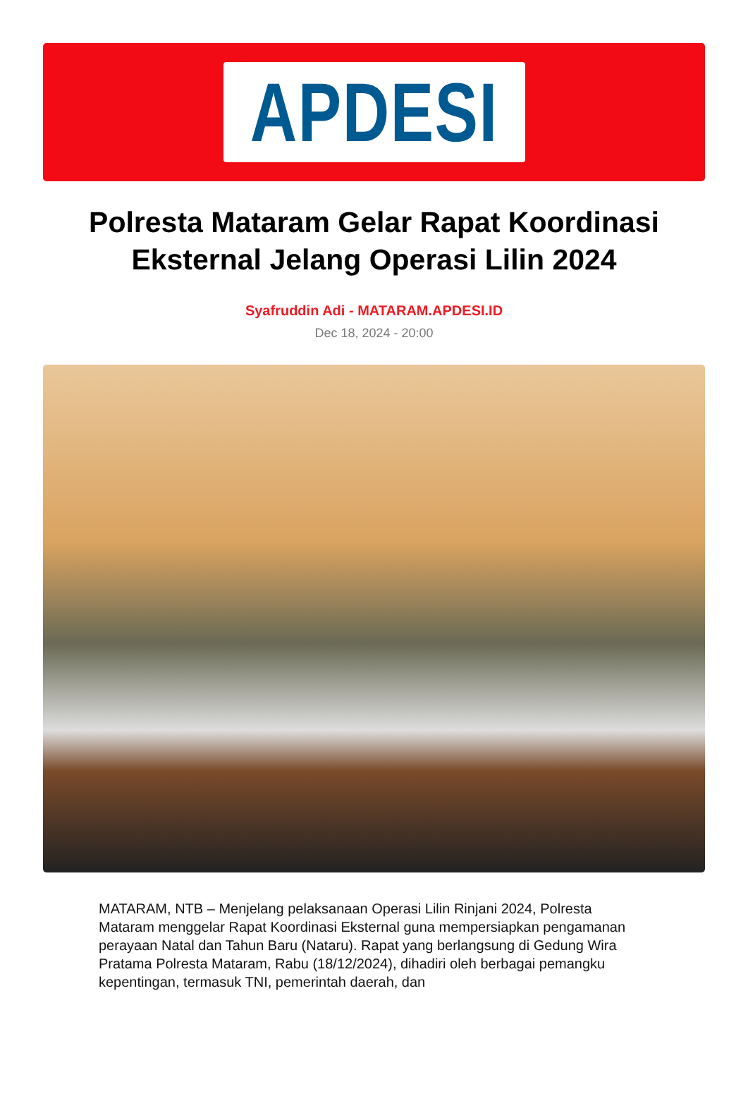APDESI
Polresta Mataram Gelar Rapat Koordinasi Eksternal Jelang Operasi Lilin 2024
Syafruddin Adi - MATARAM.APDESI.ID
Dec 18, 2024 - 20:00
MATARAM, NTB – Menjelang pelaksanaan Operasi Lilin Rinjani 2024, Polresta Mataram menggelar Rapat Koordinasi Eksternal guna mempersiapkan pengamanan perayaan Natal dan Tahun Baru (Nataru). Rapat yang berlangsung di Gedung Wira Pratama Polresta Mataram, Rabu (18/12/2024), dihadiri oleh berbagai pemangku kepentingan, termasuk TNI, pemerintah daerah, dan